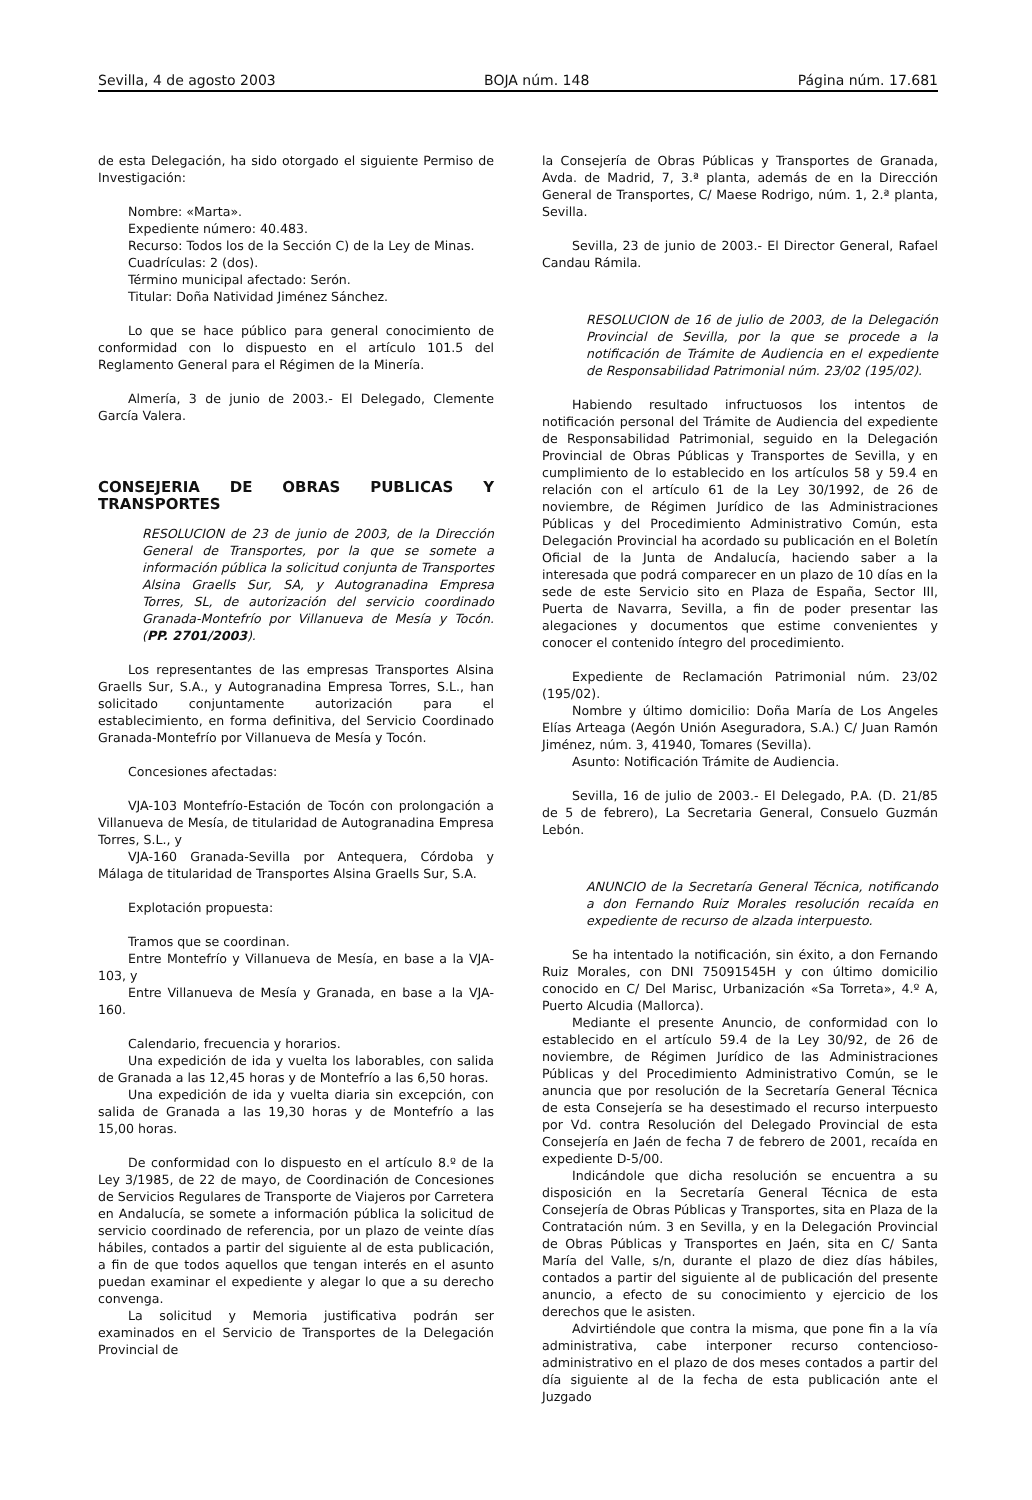Sevilla, 4 de agosto 2003 BOJA núm. 148 Página núm. 17.681
de esta Delegación, ha sido otorgado el siguiente Permiso de Investigación:
Nombre: «Marta».
Expediente número: 40.483.
Recurso: Todos los de la Sección C) de la Ley de Minas.
Cuadrículas: 2 (dos).
Término municipal afectado: Serón.
Titular: Doña Natividad Jiménez Sánchez.
Lo que se hace público para general conocimiento de conformidad con lo dispuesto en el artículo 101.5 del Reglamento General para el Régimen de la Minería.
Almería, 3 de junio de 2003.- El Delegado, Clemente García Valera.
CONSEJERIA DE OBRAS PUBLICAS Y TRANSPORTES
RESOLUCION de 23 de junio de 2003, de la Dirección General de Transportes, por la que se somete a información pública la solicitud conjunta de Transportes Alsina Graells Sur, SA, y Autogranadina Empresa Torres, SL, de autorización del servicio coordinado Granada-Montefrío por Villanueva de Mesía y Tocón. (PP. 2701/2003).
Los representantes de las empresas Transportes Alsina Graells Sur, S.A., y Autogranadina Empresa Torres, S.L., han solicitado conjuntamente autorización para el establecimiento, en forma definitiva, del Servicio Coordinado Granada-Montefrío por Villanueva de Mesía y Tocón.
Concesiones afectadas:
VJA-103 Montefrío-Estación de Tocón con prolongación a Villanueva de Mesía, de titularidad de Autogranadina Empresa Torres, S.L., y
VJA-160 Granada-Sevilla por Antequera, Córdoba y Málaga de titularidad de Transportes Alsina Graells Sur, S.A.
Explotación propuesta:
Tramos que se coordinan.
Entre Montefrío y Villanueva de Mesía, en base a la VJA-103, y
Entre Villanueva de Mesía y Granada, en base a la VJA-160.
Calendario, frecuencia y horarios.
Una expedición de ida y vuelta los laborables, con salida de Granada a las 12,45 horas y de Montefrío a las 6,50 horas.
Una expedición de ida y vuelta diaria sin excepción, con salida de Granada a las 19,30 horas y de Montefrío a las 15,00 horas.
De conformidad con lo dispuesto en el artículo 8.º de la Ley 3/1985, de 22 de mayo, de Coordinación de Concesiones de Servicios Regulares de Transporte de Viajeros por Carretera en Andalucía, se somete a información pública la solicitud de servicio coordinado de referencia, por un plazo de veinte días hábiles, contados a partir del siguiente al de esta publicación, a fin de que todos aquellos que tengan interés en el asunto puedan examinar el expediente y alegar lo que a su derecho convenga.
La solicitud y Memoria justificativa podrán ser examinados en el Servicio de Transportes de la Delegación Provincial de
la Consejería de Obras Públicas y Transportes de Granada, Avda. de Madrid, 7, 3.ª planta, además de en la Dirección General de Transportes, C/ Maese Rodrigo, núm. 1, 2.ª planta, Sevilla.
Sevilla, 23 de junio de 2003.- El Director General, Rafael Candau Rámila.
RESOLUCION de 16 de julio de 2003, de la Delegación Provincial de Sevilla, por la que se procede a la notificación de Trámite de Audiencia en el expediente de Responsabilidad Patrimonial núm. 23/02 (195/02).
Habiendo resultado infructuosos los intentos de notificación personal del Trámite de Audiencia del expediente de Responsabilidad Patrimonial, seguido en la Delegación Provincial de Obras Públicas y Transportes de Sevilla, y en cumplimiento de lo establecido en los artículos 58 y 59.4 en relación con el artículo 61 de la Ley 30/1992, de 26 de noviembre, de Régimen Jurídico de las Administraciones Públicas y del Procedimiento Administrativo Común, esta Delegación Provincial ha acordado su publicación en el Boletín Oficial de la Junta de Andalucía, haciendo saber a la interesada que podrá comparecer en un plazo de 10 días en la sede de este Servicio sito en Plaza de España, Sector III, Puerta de Navarra, Sevilla, a fin de poder presentar las alegaciones y documentos que estime convenientes y conocer el contenido íntegro del procedimiento.
Expediente de Reclamación Patrimonial núm. 23/02 (195/02).
Nombre y último domicilio: Doña María de Los Angeles Elías Arteaga (Aegón Unión Aseguradora, S.A.) C/ Juan Ramón Jiménez, núm. 3, 41940, Tomares (Sevilla).
Asunto: Notificación Trámite de Audiencia.
Sevilla, 16 de julio de 2003.- El Delegado, P.A. (D. 21/85 de 5 de febrero), La Secretaria General, Consuelo Guzmán Lebón.
ANUNCIO de la Secretaría General Técnica, notificando a don Fernando Ruiz Morales resolución recaída en expediente de recurso de alzada interpuesto.
Se ha intentado la notificación, sin éxito, a don Fernando Ruiz Morales, con DNI 75091545H y con último domicilio conocido en C/ Del Marisc, Urbanización «Sa Torreta», 4.º A, Puerto Alcudia (Mallorca).
Mediante el presente Anuncio, de conformidad con lo establecido en el artículo 59.4 de la Ley 30/92, de 26 de noviembre, de Régimen Jurídico de las Administraciones Públicas y del Procedimiento Administrativo Común, se le anuncia que por resolución de la Secretaría General Técnica de esta Consejería se ha desestimado el recurso interpuesto por Vd. contra Resolución del Delegado Provincial de esta Consejería en Jaén de fecha 7 de febrero de 2001, recaída en expediente D-5/00.
Indicándole que dicha resolución se encuentra a su disposición en la Secretaría General Técnica de esta Consejería de Obras Públicas y Transportes, sita en Plaza de la Contratación núm. 3 en Sevilla, y en la Delegación Provincial de Obras Públicas y Transportes en Jaén, sita en C/ Santa María del Valle, s/n, durante el plazo de diez días hábiles, contados a partir del siguiente al de publicación del presente anuncio, a efecto de su conocimiento y ejercicio de los derechos que le asisten.
Advirtiéndole que contra la misma, que pone fin a la vía administrativa, cabe interponer recurso contencioso-administrativo en el plazo de dos meses contados a partir del día siguiente al de la fecha de esta publicación ante el Juzgado